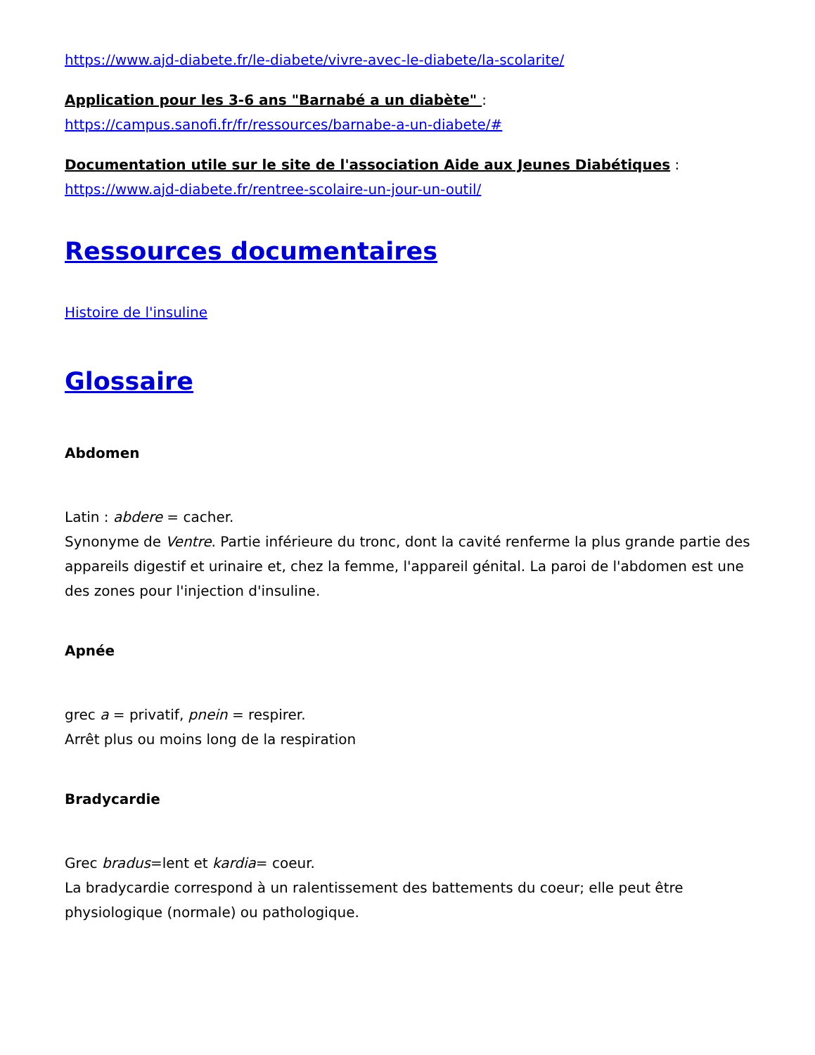https://www.ajd-diabete.fr/le-diabete/vivre-avec-le-diabete/la-scolarite/
Application pour les 3-6 ans "Barnabé a un diabète" :
https://campus.sanofi.fr/fr/ressources/barnabe-a-un-diabete/#
Documentation utile sur le site de l'association Aide aux Jeunes Diabétiques : https://www.ajd-diabete.fr/rentree-scolaire-un-jour-un-outil/
Ressources documentaires
Histoire de l'insuline
Glossaire
Abdomen
Latin : abdere = cacher.
Synonyme de Ventre. Partie inférieure du tronc, dont la cavité renferme la plus grande partie des appareils digestif et urinaire et, chez la femme, l'appareil génital. La paroi de l'abdomen est une des zones pour l'injection d'insuline.
Apnée
grec a = privatif, pnein = respirer.
Arrêt plus ou moins long de la respiration
Bradycardie
Grec bradus=lent et kardia= coeur.
La bradycardie correspond à un ralentissement des battements du coeur; elle peut être physiologique (normale) ou pathologique.